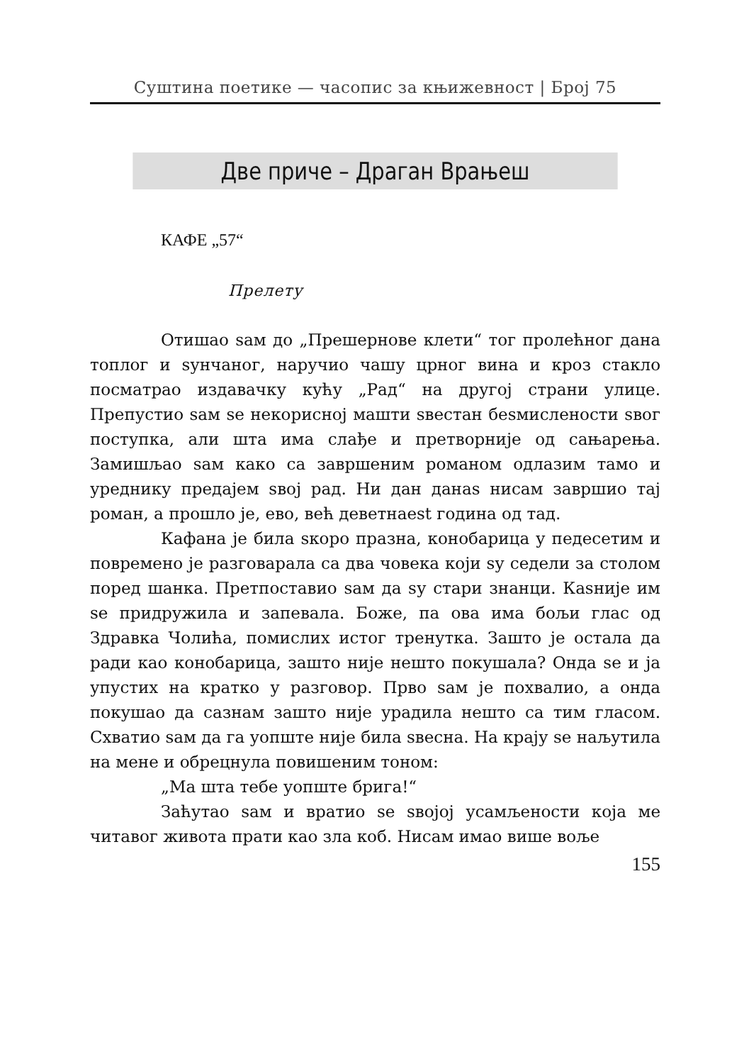Суштина поетике — часопис за књижевност | Број 75
Две приче – Драган Врањеш
КАФЕ „57“
Прелету
Отишао sам до „Прешернове клети“ тог пролећног дана топлог и sунчаног, наручио чашу црног вина и кроз стакло посматрао издавачку кућу „Рад“ на другој страни улице. Препустио sам se некорисној машти sвестан беsмислености sвог поступка, али шта има слађе и претворније од сањарења. Замишљао sам како са завршеним романом одлазим тамо и уреднику предајем sвој рад. Ни дан данаs нисам завршио тај роман, а прошло је, ево, већ деветнаеst година од тад.
Кафана је била sкоро празна, конобарица у педесетим и повремено је разговарала са два човека који sу седели за столом поред шанка. Претпоставио sам да sу стари знанци. Каsније им se придружила и запевала. Боже, па ова има бољи глас од Здравка Чолића, помислих истог тренутка. Зашто је остала да ради као конобарица, зашто није нешто покушала? Онда se и ја упустих на кратко у разговор. Прво sам је похвалио, а онда покушао да сазнам зашто није урадила нешто са тим гласом. Схватио sам да га уопште није била sвесна. На крају se наљутила на мене и обрецнула повишеним тоном:
„Ма шта тебе уопште брига!“
Заћутао sам и вратио se sвојој усамљености која ме читавог живота прати као зла коб. Нисам имао више воље
155